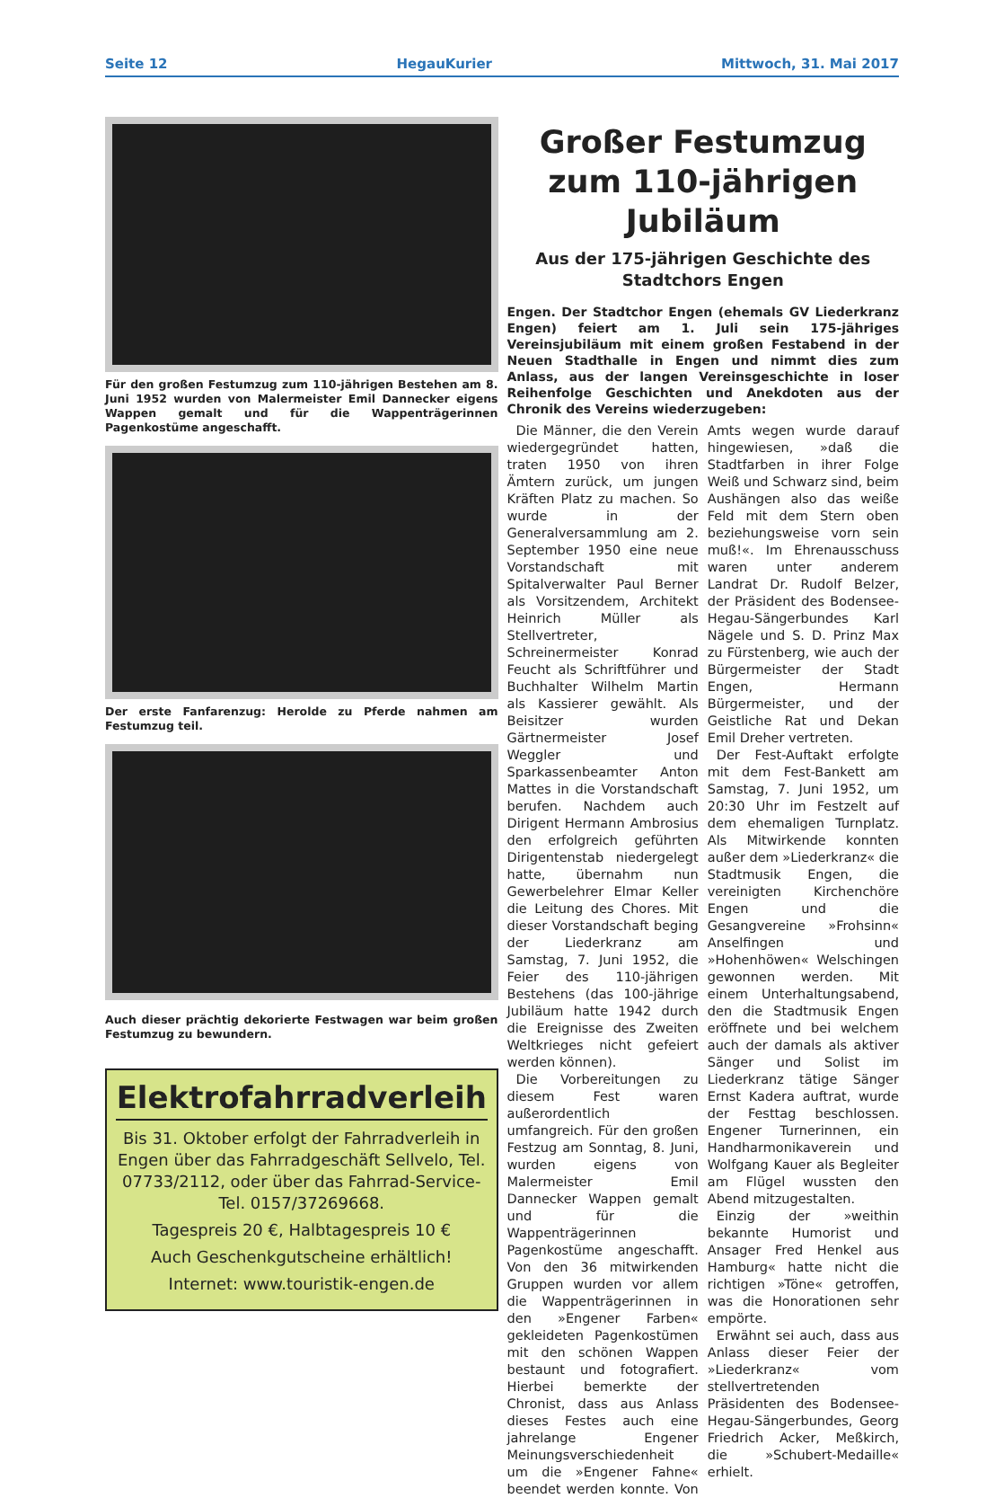Seite 12 HegauKurier Mittwoch, 31. Mai 2017
Für den großen Festumzug zum 110-jährigen Bestehen am 8. Juni 1952 wurden von Malermeister Emil Dannecker eigens Wappen gemalt und für die Wappenträgerinnen Pagenkostüme angeschafft.
Der erste Fanfarenzug: Herolde zu Pferde nahmen am Festumzug teil.
Auch dieser prächtig dekorierte Festwagen war beim großen Festumzug zu bewundern.
Elektrofahrradverleih
Bis 31. Oktober erfolgt der Fahrradverleih in Engen über das Fahrradgeschäft Sellvelo, Tel. 07733/2112, oder über das Fahrrad-Service-Tel. 0157/37269668.
Tagespreis 20 €, Halbtagespreis 10 €
Auch Geschenkgutscheine erhältlich!
Internet: www.touristik-engen.de
Großer Festumzug zum 110-jährigen Jubiläum
Aus der 175-jährigen Geschichte des Stadtchors Engen
Engen. Der Stadtchor Engen (ehemals GV Liederkranz Engen) feiert am 1. Juli sein 175-jähriges Vereinsjubiläum mit einem großen Festabend in der Neuen Stadthalle in Engen und nimmt dies zum Anlass, aus der langen Vereinsgeschichte in loser Reihenfolge Geschichten und Anekdoten aus der Chronik des Vereins wiederzugeben:
Die Männer, die den Verein wiedergegründet hatten, traten 1950 von ihren Ämtern zurück, um jungen Kräften Platz zu machen. So wurde in der Generalversammlung am 2. September 1950 eine neue Vorstandschaft mit Spitalverwalter Paul Berner als Vorsitzendem, Architekt Heinrich Müller als Stellvertreter, Schreinermeister Konrad Feucht als Schriftführer und Buchhalter Wilhelm Martin als Kassierer gewählt. Als Beisitzer wurden Gärtnermeister Josef Weggler und Sparkassenbeamter Anton Mattes in die Vorstandschaft berufen. Nachdem auch Dirigent Hermann Ambrosius den erfolgreich geführten Dirigentenstab niedergelegt hatte, übernahm nun Gewerbelehrer Elmar Keller die Leitung des Chores. Mit dieser Vorstandschaft beging der Liederkranz am Samstag, 7. Juni 1952, die Feier des 110-jährigen Bestehens (das 100-jährige Jubiläum hatte 1942 durch die Ereignisse des Zweiten Weltkrieges nicht gefeiert werden können).
Die Vorbereitungen zu diesem Fest waren außerordentlich umfangreich. Für den großen Festzug am Sonntag, 8. Juni, wurden eigens von Malermeister Emil Dannecker Wappen gemalt und für die Wappenträgerinnen Pagenkostüme angeschafft. Von den 36 mitwirkenden Gruppen wurden vor allem die Wappenträgerinnen in den »Engener Farben« gekleideten Pagenkostümen mit den schönen Wappen bestaunt und fotografiert. Hierbei bemerkte der Chronist, dass aus Anlass dieses Festes auch eine jahrelange Engener Meinungsverschiedenheit um die »Engener Fahne« beendet werden konnte. Von Amts wegen wurde darauf hingewiesen, »daß die Stadtfarben in ihrer Folge Weiß und Schwarz sind, beim Aushängen also das weiße Feld mit dem Stern oben beziehungsweise vorn sein muß!«. Im Ehrenausschuss waren unter anderem Landrat Dr. Rudolf Belzer, der Präsident des Bodensee-Hegau-Sängerbundes Karl Nägele und S. D. Prinz Max zu Fürstenberg, wie auch der Bürgermeister der Stadt Engen, Hermann Bürgermeister, und der Geistliche Rat und Dekan Emil Dreher vertreten.
Der Fest-Auftakt erfolgte mit dem Fest-Bankett am Samstag, 7. Juni 1952, um 20:30 Uhr im Festzelt auf dem ehemaligen Turnplatz. Als Mitwirkende konnten außer dem »Liederkranz« die Stadtmusik Engen, die vereinigten Kirchenchöre Engen und die Gesangvereine »Frohsinn« Anselfingen und »Hohenhöwen« Welschingen gewonnen werden. Mit einem Unterhaltungsabend, den die Stadtmusik Engen eröffnete und bei welchem auch der damals als aktiver Sänger und Solist im Liederkranz tätige Sänger Ernst Kadera auftrat, wurde der Festtag beschlossen. Engener Turnerinnen, ein Handharmonikaverein und Wolfgang Kauer als Begleiter am Flügel wussten den Abend mitzugestalten.
Einzig der »weithin bekannte Humorist und Ansager Fred Henkel aus Hamburg« hatte nicht die richtigen »Töne« getroffen, was die Honorationen sehr empörte.
Erwähnt sei auch, dass aus Anlass dieser Feier der »Liederkranz« vom stellvertretenden Präsidenten des Bodensee-Hegau-Sängerbundes, Georg Friedrich Acker, Meßkirch, die »Schubert-Medaille« erhielt.